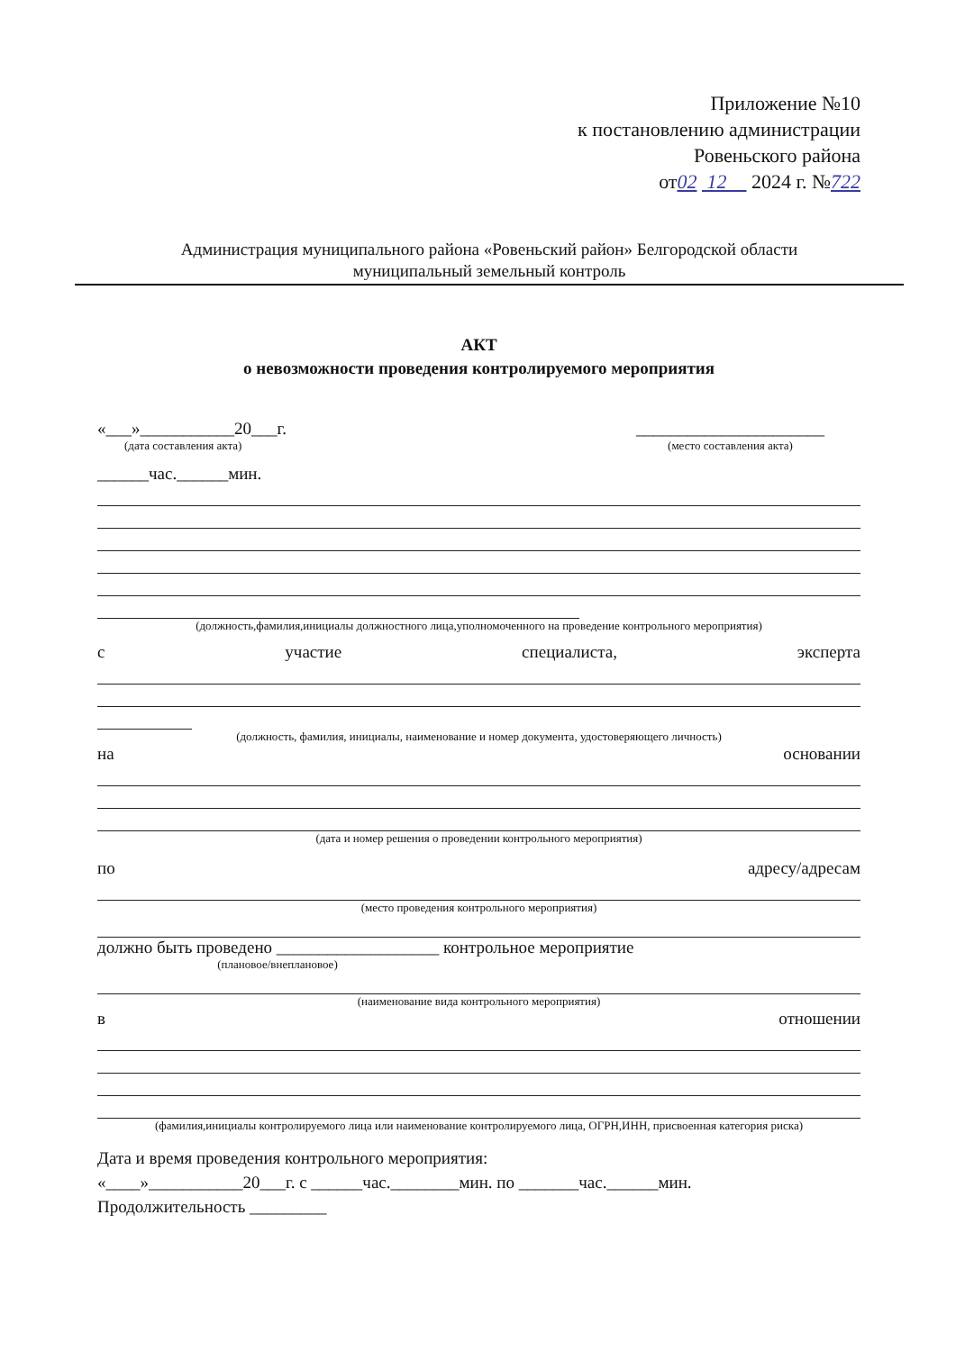Приложение №10
к постановлению администрации
Ровеньского района
от02 12 2024 г. №722
Администрация муниципального района «Ровеньский район» Белгородской области
муниципальный земельный контроль
АКТ
о невозможности проведения контролируемого мероприятия
«___»___________20___г.
(дата составления акта)
______________________
(место составления акта)
______час.______мин.
(должность,фамилия,инициалы должностного лица,уполномоченного на проведение контрольного мероприятия)
с участие специалиста, эксперта
(должность, фамилия, инициалы, наименование и номер документа, удостоверяющего личность)
на основании
(дата и номер решения о проведении контрольного мероприятия)
по адресу/адресам
(место проведения контрольного мероприятия)
должно быть проведено ___________________ контрольное мероприятие
(плановое/внеплановое)
(наименование вида контрольного мероприятия)
в отношении
(фамилия,инициалы контролируемого лица или наименование контролируемого лица, ОГРН,ИНН, присвоенная категория риска)
Дата и время проведения контрольного мероприятия:
«____»___________20___г. с ______час.________мин. по _______час.______мин.
Продолжительность _________